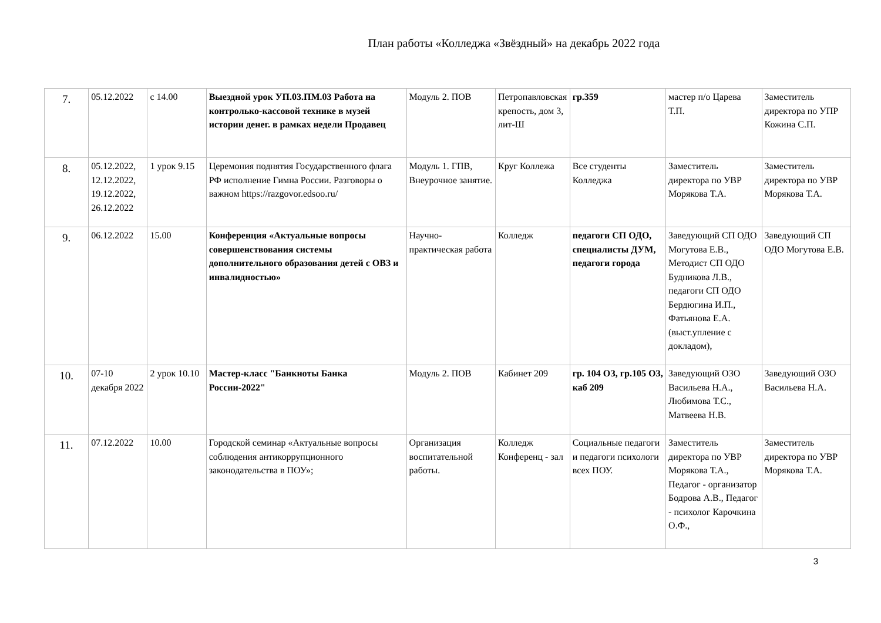План работы «Колледжа «Звёздный» на декабрь 2022 года
| 7. | 05.12.2022 | с 14.00 | Выездной урок УП.03.ПМ.03 Работа на контролько-кассовой технике в музей истории денег. в рамках недели Продавец | Модуль 2. ПОВ | Петропавловская крепость, дом 3, лит-Ш | гр.359 | мастер п/о Царева Т.П. | Заместитель директора по УПР Кожина С.П. |
| 8. | 05.12.2022, 12.12.2022, 19.12.2022, 26.12.2022 | 1 урок 9.15 | Церемония поднятия Государственного флага РФ исполнение Гимна России. Разговоры о важном https://razgovor.edsoo.ru/ | Модуль 1. ГПВ, Внеурочное занятие. | Круг Коллежа | Все студенты Колледжа | Заместитель директора по УВР Морякова Т.А. | Заместитель директора по УВР Морякова Т.А. |
| 9. | 06.12.2022 | 15.00 | Конференция «Актуальные вопросы совершенствования системы дополнительного образования детей с ОВЗ и инвалидностью» | Научно-практическая работа | Колледж | педагоги СП ОДО, специалисты ДУМ, педагоги города | Заведующий СП ОДО Могутова Е.В., Методист СП ОДО Будникова Л.В., педагоги СП ОДО Бердюгина И.П., Фатьянова Е.А.(выст.упление с докладом), | Заведующий СП ОДО Могутова Е.В. |
| 10. | 07-10 декабря 2022 | 2 урок 10.10 | Мастер-класс "Банкноты Банка России-2022" | Модуль 2. ПОВ | Кабинет 209 | гр. 104 ОЗ, гр.105 ОЗ, каб 209 | Заведующий ОЗО Васильева Н.А., Любимова Т.С., Матвеева Н.В. | Заведующий ОЗО Васильева Н.А. |
| 11. | 07.12.2022 | 10.00 | Городской семинар «Актуальные вопросы соблюдения антикоррупционного законодательства в ПОУ»; | Организация воспитательной работы. | Колледж Конференц - зал | Социальные педагоги и педагоги психологи всех ПОУ. | Заместитель директора по УВР Морякова Т.А., Педагог - организатор Бодрова А.В., Педагог - психолог Карочкина О.Ф., | Заместитель директора по УВР Морякова Т.А. |
3